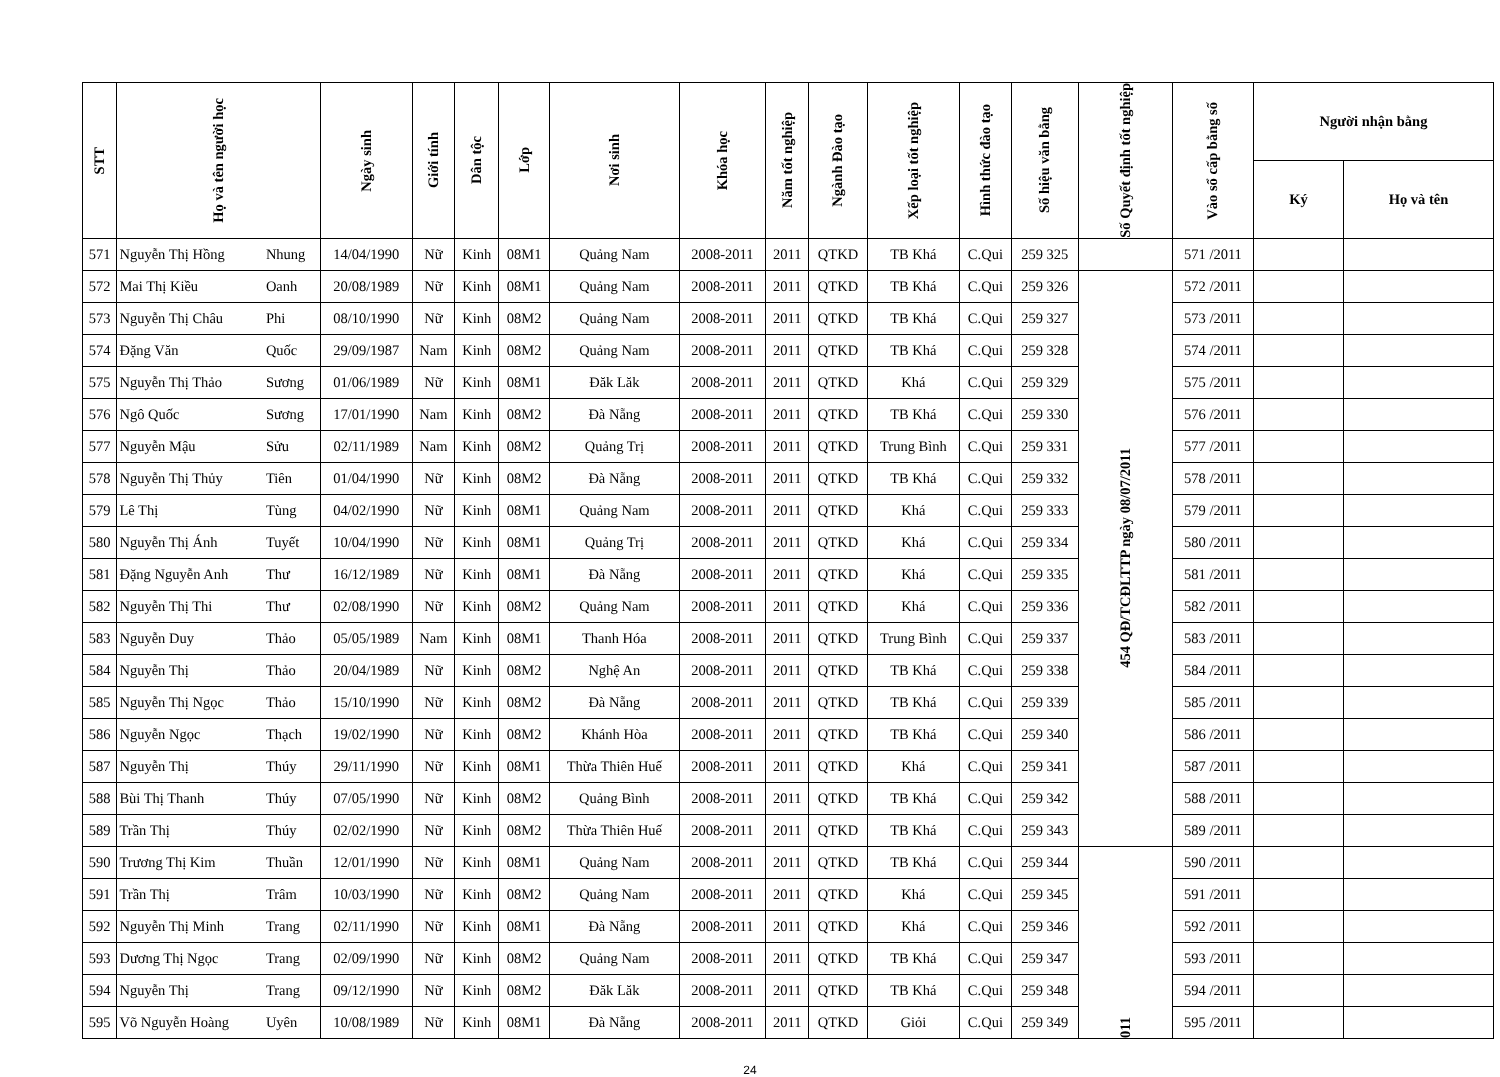| STT | Họ và tên người học | | Ngày sinh | Giới tính | Dân tộc | Lớp | Nơi sinh | Khóa học | Năm tốt nghiệp | Ngành Đào tạo | Xếp loại tốt nghiệp | Hình thức đào tạo | Số hiệu văn bằng | Số Quyết định tốt nghiệp | Vào sổ cấp bằng số | Người nhận bằng | |
| --- | --- | --- | --- | --- | --- | --- | --- | --- | --- | --- | --- | --- | --- | --- | --- | --- | --- |
| | | | | | | | | | | | | | | | | Ký | Họ và tên |
| 571 | Nguyễn Thị Hồng | Nhung | 14/04/1990 | Nữ | Kinh | 08M1 | Quảng Nam | 2008-2011 | 2011 | QTKD | TB Khá | C.Qui | 259 325 | | 571 /2011 | | |
| 572 | Mai Thị Kiều | Oanh | 20/08/1989 | Nữ | Kinh | 08M1 | Quảng Nam | 2008-2011 | 2011 | QTKD | TB Khá | C.Qui | 259 326 | 454 QĐ/TCĐLTTP ngày 08/07/2011 | 572 /2011 | | |
| 573 | Nguyễn Thị Châu | Phi | 08/10/1990 | Nữ | Kinh | 08M2 | Quảng Nam | 2008-2011 | 2011 | QTKD | TB Khá | C.Qui | 259 327 | | 573 /2011 | | |
| 574 | Đặng Văn | Quốc | 29/09/1987 | Nam | Kinh | 08M2 | Quảng Nam | 2008-2011 | 2011 | QTKD | TB Khá | C.Qui | 259 328 | | 574 /2011 | | |
| 575 | Nguyễn Thị Thảo | Sương | 01/06/1989 | Nữ | Kinh | 08M1 | Đăk Lăk | 2008-2011 | 2011 | QTKD | Khá | C.Qui | 259 329 | | 575 /2011 | | |
| 576 | Ngô Quốc | Sương | 17/01/1990 | Nam | Kinh | 08M2 | Đà Nẵng | 2008-2011 | 2011 | QTKD | TB Khá | C.Qui | 259 330 | | 576 /2011 | | |
| 577 | Nguyễn Mậu | Sửu | 02/11/1989 | Nam | Kinh | 08M2 | Quảng Trị | 2008-2011 | 2011 | QTKD | Trung Bình | C.Qui | 259 331 | | 577 /2011 | | |
| 578 | Nguyễn Thị Thủy | Tiên | 01/04/1990 | Nữ | Kinh | 08M2 | Đà Nẵng | 2008-2011 | 2011 | QTKD | TB Khá | C.Qui | 259 332 | | 578 /2011 | | |
| 579 | Lê Thị | Tùng | 04/02/1990 | Nữ | Kinh | 08M1 | Quảng Nam | 2008-2011 | 2011 | QTKD | Khá | C.Qui | 259 333 | | 579 /2011 | | |
| 580 | Nguyễn Thị Ánh | Tuyết | 10/04/1990 | Nữ | Kinh | 08M1 | Quảng Trị | 2008-2011 | 2011 | QTKD | Khá | C.Qui | 259 334 | | 580 /2011 | | |
| 581 | Đặng Nguyễn Anh | Thư | 16/12/1989 | Nữ | Kinh | 08M1 | Đà Nẵng | 2008-2011 | 2011 | QTKD | Khá | C.Qui | 259 335 | | 581 /2011 | | |
| 582 | Nguyễn Thị Thi | Thư | 02/08/1990 | Nữ | Kinh | 08M2 | Quảng Nam | 2008-2011 | 2011 | QTKD | Khá | C.Qui | 259 336 | | 582 /2011 | | |
| 583 | Nguyễn Duy | Thảo | 05/05/1989 | Nam | Kinh | 08M1 | Thanh Hóa | 2008-2011 | 2011 | QTKD | Trung Bình | C.Qui | 259 337 | | 583 /2011 | | |
| 584 | Nguyễn Thị | Thảo | 20/04/1989 | Nữ | Kinh | 08M2 | Nghệ An | 2008-2011 | 2011 | QTKD | TB Khá | C.Qui | 259 338 | | 584 /2011 | | |
| 585 | Nguyễn Thị Ngọc | Thảo | 15/10/1990 | Nữ | Kinh | 08M2 | Đà Nẵng | 2008-2011 | 2011 | QTKD | TB Khá | C.Qui | 259 339 | | 585 /2011 | | |
| 586 | Nguyễn Ngọc | Thạch | 19/02/1990 | Nữ | Kinh | 08M2 | Khánh Hòa | 2008-2011 | 2011 | QTKD | TB Khá | C.Qui | 259 340 | | 586 /2011 | | |
| 587 | Nguyễn Thị | Thúy | 29/11/1990 | Nữ | Kinh | 08M1 | Thừa Thiên Huế | 2008-2011 | 2011 | QTKD | Khá | C.Qui | 259 341 | | 587 /2011 | | |
| 588 | Bùi Thị Thanh | Thúy | 07/05/1990 | Nữ | Kinh | 08M2 | Quảng Bình | 2008-2011 | 2011 | QTKD | TB Khá | C.Qui | 259 342 | | 588 /2011 | | |
| 589 | Trần Thị | Thúy | 02/02/1990 | Nữ | Kinh | 08M2 | Thừa Thiên Huế | 2008-2011 | 2011 | QTKD | TB Khá | C.Qui | 259 343 | | 589 /2011 | | |
| 590 | Trương Thị Kim | Thuần | 12/01/1990 | Nữ | Kinh | 08M1 | Quảng Nam | 2008-2011 | 2011 | QTKD | TB Khá | C.Qui | 259 344 | 011 | 590 /2011 | | |
| 591 | Trần Thị | Trâm | 10/03/1990 | Nữ | Kinh | 08M2 | Quảng Nam | 2008-2011 | 2011 | QTKD | Khá | C.Qui | 259 345 | | 591 /2011 | | |
| 592 | Nguyễn Thị Minh | Trang | 02/11/1990 | Nữ | Kinh | 08M1 | Đà Nẵng | 2008-2011 | 2011 | QTKD | Khá | C.Qui | 259 346 | | 592 /2011 | | |
| 593 | Dương Thị Ngọc | Trang | 02/09/1990 | Nữ | Kinh | 08M2 | Quảng Nam | 2008-2011 | 2011 | QTKD | TB Khá | C.Qui | 259 347 | | 593 /2011 | | |
| 594 | Nguyễn Thị | Trang | 09/12/1990 | Nữ | Kinh | 08M2 | Đăk Lăk | 2008-2011 | 2011 | QTKD | TB Khá | C.Qui | 259 348 | | 594 /2011 | | |
| 595 | Võ Nguyễn Hoàng | Uyên | 10/08/1989 | Nữ | Kinh | 08M1 | Đà Nẵng | 2008-2011 | 2011 | QTKD | Giỏi | C.Qui | 259 349 | | 595 /2011 | | |
24